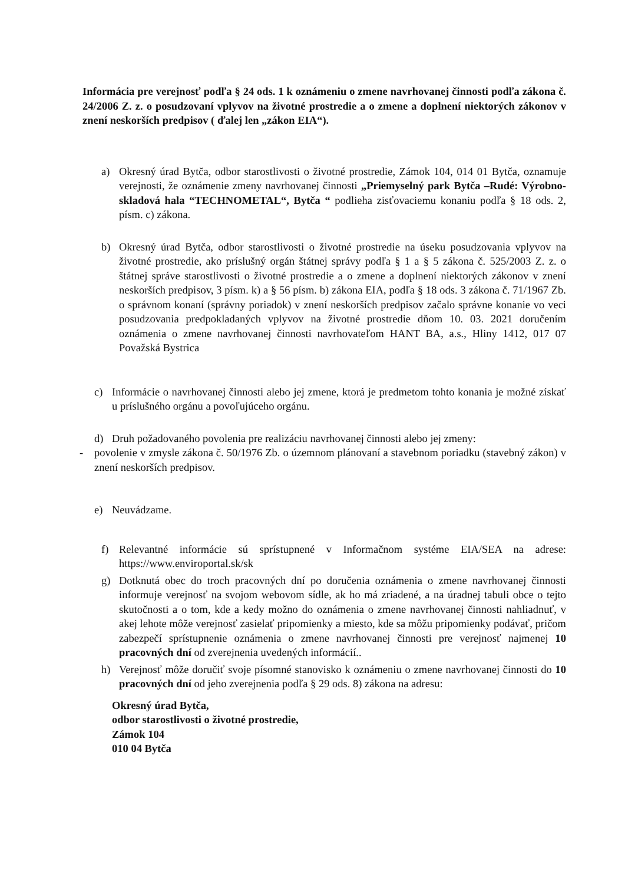Informácia pre verejnosť podľa § 24 ods. 1 k oznámeniu o zmene navrhovanej činnosti podľa zákona č. 24/2006 Z. z. o posudzovaní vplyvov na životné prostredie a o zmene a doplnení niektorých zákonov v znení neskorších predpisov ( ďalej len „zákon EIA“).
a) Okresný úrad Bytča, odbor starostlivosti o životné prostredie, Zámok 104, 014 01 Bytča, oznamuje verejnosti, že oznámenie zmeny navrhovanej činnosti „Priemyselný park Bytča –Rudé: Výrobno-skladová hala “TECHNOMETAL“, Bytča “ podlieha zisťovaciemu konaniu podľa § 18 ods. 2, písm. c) zákona.
b) Okresný úrad Bytča, odbor starostlivosti o životné prostredie na úseku posudzovania vplyvov na životné prostredie, ako príslušný orgán štátnej správy podľa § 1 a § 5 zákona č. 525/2003 Z. z. o štátnej správe starostlivosti o životné prostredie a o zmene a doplnení niektorých zákonov v znení neskorších predpisov, 3 písm. k) a § 56 písm. b) zákona EIA, podľa § 18 ods. 3 zákona č. 71/1967 Zb. o správnom konaní (správny poriadok) v znení neskorších predpisov začalo správne konanie vo veci posudzovania predpokladaných vplyvov na životné prostredie dňom 10. 03. 2021 doručením oznámenia o zmene navrhovanej činnosti navrhovateľom HANT BA, a.s., Hliny 1412, 017 07 Považská Bystrica
c) Informácie o navrhovanej činnosti alebo jej zmene, ktorá je predmetom tohto konania je možné získať u príslušného orgánu a povoľujúceho orgánu.
d) Druh požadovaného povolenia pre realizáciu navrhovanej činnosti alebo jej zmeny:
- povolenie v zmysle zákona č. 50/1976 Zb. o územnom plánovaní a stavebnom poriadku (stavebný zákon) v znení neskorších predpisov.
e) Neuvádzame.
f) Relevantné informácie sú sprístupnené v Informačnom systéme EIA/SEA na adrese: https://www.enviroportal.sk/sk
g) Dotknutá obec do troch pracovných dní po doručenia oznámenia o zmene navrhovanej činnosti informuje verejnosť na svojom webovom sídle, ak ho má zriadené, a na úradnej tabuli obce o tejto skutočnosti a o tom, kde a kedy možno do oznámenia o zmene navrhovanej činnosti nahliadnuť, v akej lehote môže verejnosť zasielať pripomienky a miesto, kde sa môžu pripomienky podávať, pričom zabezpečí sprístupnenie oznámenia o zmene navrhovanej činnosti pre verejnosť najmenej 10 pracovných dní od zverejnenia uvedených informácií..
h) Verejnosť môže doručiť svoje písomné stanovisko k oznámeniu o zmene navrhovanej činnosti do 10 pracovných dní od jeho zverejnenia podľa § 29 ods. 8) zákona na adresu:
Okresný úrad Bytča,
odbor starostlivosti o životné prostredie,
Zámok 104
010 04 Bytča